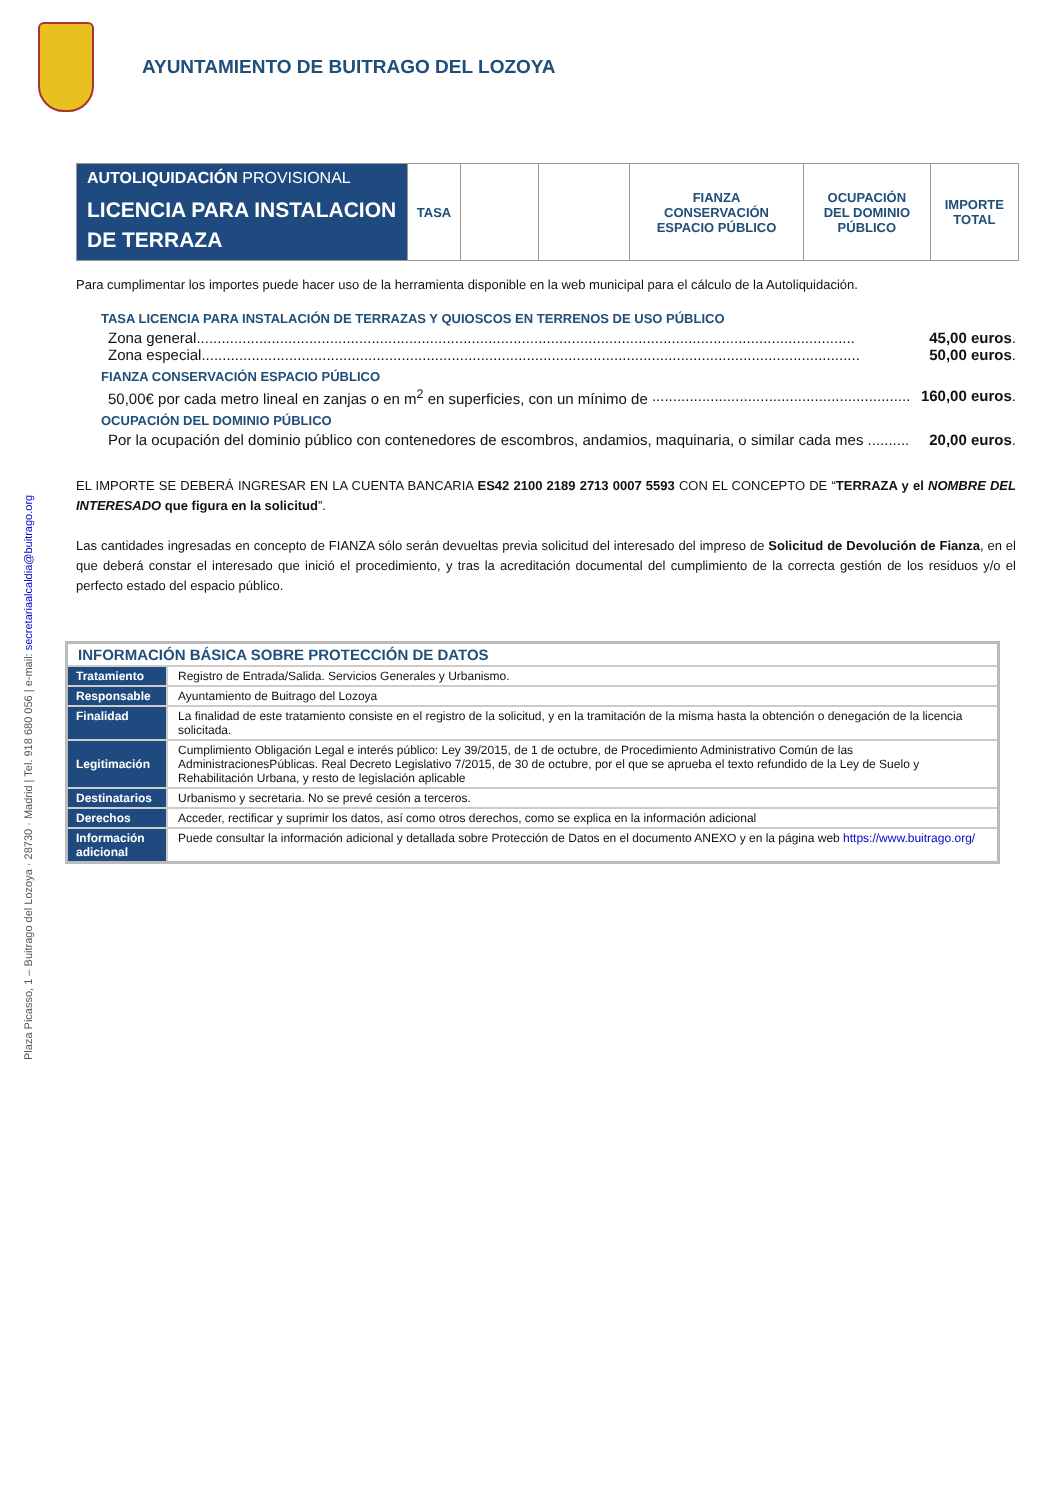AYUNTAMIENTO DE BUITRAGO DEL LOZOYA
Plaza Picasso, 1 – Buitrago del Lozoya · 28730 · Madrid | Tel. 918 680 056 | e-mail: secretariaalcaldia@buitrago.org
| AUTOLIQUIDACIÓN PROVISIONAL LICENCIA PARA INSTALACION DE TERRAZA | TASA | | | FIANZA CONSERVACIÓN ESPACIO PÚBLICO | OCUPACIÓN DEL DOMINIO PÚBLICO | IMPORTE TOTAL |
Para cumplimentar los importes puede hacer uso de la herramienta disponible en la web municipal para el cálculo de la Autoliquidación.
TASA LICENCIA PARA INSTALACIÓN DE TERRAZAS Y QUIOSCOS EN TERRENOS DE USO PÚBLICO
Zona general.............................................................................................................................................................. 45,00 euros.
Zona especial.............................................................................................................................................................. 50,00 euros.
FIANZA CONSERVACIÓN ESPACIO PÚBLICO
50,00€ por cada metro lineal en zanjas o en m<sup>2</sup> en superficies, con un mínimo de .............................................................. 160,00 euros.
OCUPACIÓN DEL DOMINIO PÚBLICO
Por la ocupación del dominio público con contenedores de escombros, andamios, maquinaria, o similar cada mes .......... 20,00 euros.
EL IMPORTE SE DEBERÁ INGRESAR EN LA CUENTA BANCARIA ES42 2100 2189 2713 0007 5593 CON EL CONCEPTO DE “TERRAZA y el NOMBRE DEL INTERESADO que figura en la solicitud”.
Las cantidades ingresadas en concepto de FIANZA sólo serán devueltas previa solicitud del interesado del impreso de Solicitud de Devolución de Fianza, en el que deberá constar el interesado que inició el procedimiento, y tras la acreditación documental del cumplimiento de la correcta gestión de los residuos y/o el perfecto estado del espacio público.
| INFORMACIÓN BÁSICA SOBRE PROTECCIÓN DE DATOS | |
| Tratamiento | Registro de Entrada/Salida. Servicios Generales y Urbanismo. |
| Responsable | Ayuntamiento de Buitrago del Lozoya |
| Finalidad | La finalidad de este tratamiento consiste en el registro de la solicitud, y en la tramitación de la misma hasta la obtención o denegación de la licencia solicitada. |
| Legitimación | Cumplimiento Obligación Legal e interés público: Ley 39/2015, de 1 de octubre, de Procedimiento Administrativo Común de las AdministracionesPúblicas. Real Decreto Legislativo 7/2015, de 30 de octubre, por el que se aprueba el texto refundido de la Ley de Suelo y Rehabilitación Urbana, y resto de legislación aplicable |
| Destinatarios | Urbanismo y secretaria. No se prevé cesión a terceros. |
| Derechos | Acceder, rectificar y suprimir los datos, así como otros derechos, como se explica en la información adicional |
| Información adicional | Puede consultar la información adicional y detallada sobre Protección de Datos en el documento ANEXO y en la página web https://www.buitrago.org/ |